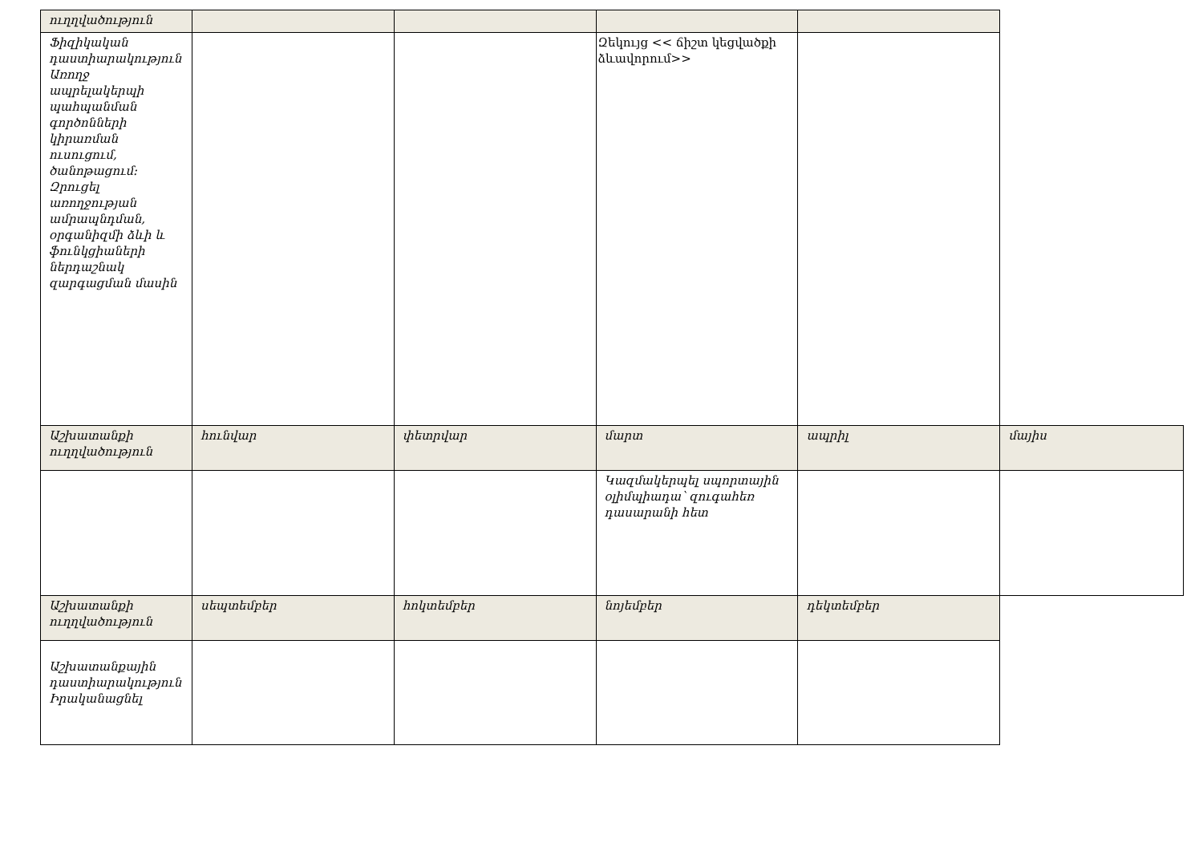| ուղղվածություն | | | | | |
| Ֆիզիկական դաստիարակություն Առողջ ապրելակերպի պահպանման գործոնների կիրառման ուսուցում, ծանոթացում: Զրուցել առողջության ամրապնդման, օրգանիզմի ձևի և ֆունկցիաների ներդաշնակ զարգացման մասին | | | Զեկույց << ճիշտ կեցվածքի ձևավորում>> | | |
| Աշխատանքի ուղղվածություն | հունվար | փետրվար | մարտ | ապրիլ | մայիս |
| | | | Կազմակերպել սպորտային օլիմպիադա՝ զուգահեռ դասարանի հետ | | |
| Աշխատանքի ուղղվածություն | սեպտեմբեր | հոկտեմբեր | նոյեմբեր | դեկտեմբեր | |
| Աշխատանքային դաստիարակություն Իրականացնել | | | | | |